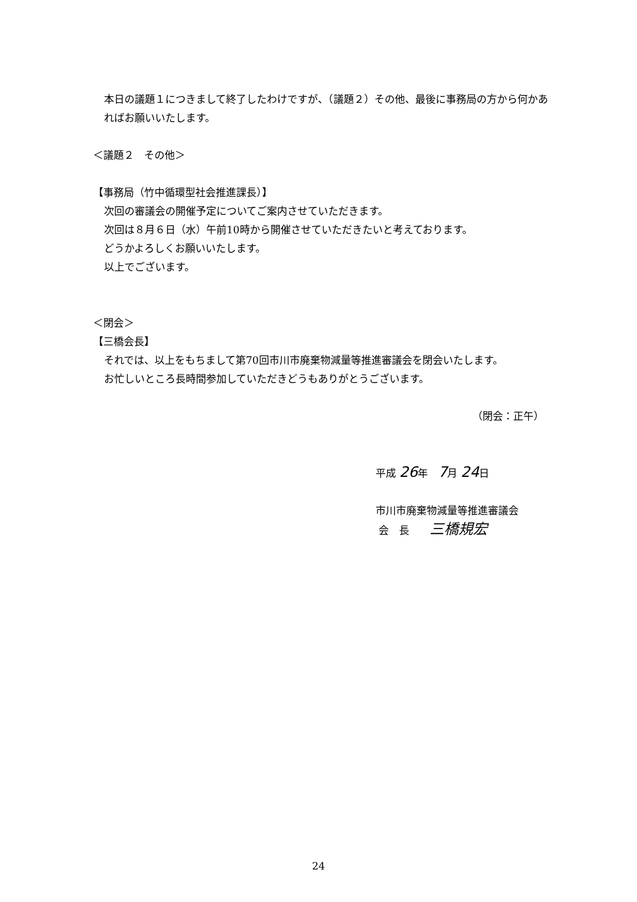本日の議題１につきまして終了したわけですが、（議題２）その他、最後に事務局の方から何かあればお願いいたします。
＜議題２　その他＞
【事務局（竹中循環型社会推進課長）】
次回の審議会の開催予定についてご案内させていただきます。
次回は８月６日（水）午前10時から開催させていただきたいと考えております。
どうかよろしくお願いいたします。
以上でございます。
＜閉会＞
【三橋会長】
それでは、以上をもちまして第70回市川市廃棄物減量等推進審議会を閉会いたします。
お忙しいところ長時間参加していただきどうもありがとうございます。
（閉会：正午）
平成 26年　7月 24日
市川市廃棄物減量等推進審議会
会　長　　三橋規宏
24